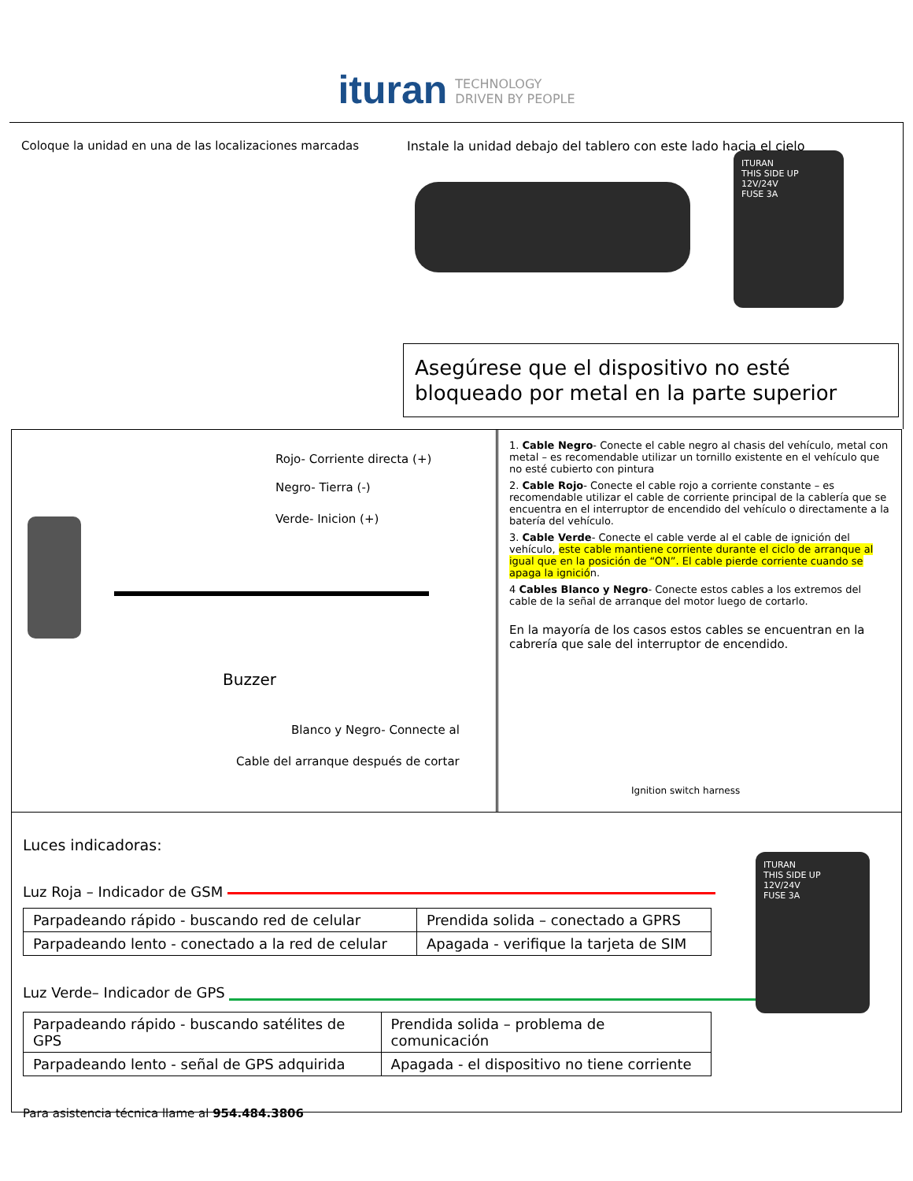ituran TECHNOLOGY
DRIVEN BY PEOPLE
Coloque la unidad en una de las localizaciones marcadas
Instale la unidad debajo del tablero con este lado hacia el cielo
ITURAN
THIS SIDE UP
12V/24V
FUSE 3A
Asegúrese que el dispositivo no esté bloqueado por metal en la parte superior
Rojo- Corriente directa (+)
Negro- Tierra (-)
Verde- Inicion (+)
Buzzer
Blanco y Negro- Connecte al
Cable del arranque después de cortar
1. Cable Negro- Conecte el cable negro al chasis del vehículo, metal con metal – es recomendable utilizar un tornillo existente en el vehículo que no esté cubierto con pintura
2. Cable Rojo- Conecte el cable rojo a corriente constante – es recomendable utilizar el cable de corriente principal de la cablería que se encuentra en el interruptor de encendido del vehículo o directamente a la batería del vehículo.
3. Cable Verde- Conecte el cable verde al el cable de ignición del vehículo, este cable mantiene corriente durante el ciclo de arranque al igual que en la posición de “ON”. El cable pierde corriente cuando se apaga la ignición.
4 Cables Blanco y Negro- Conecte estos cables a los extremos del cable de la señal de arranque del motor luego de cortarlo.
En la mayoría de los casos estos cables se encuentran en la cabrería que sale del interruptor de encendido.
Ignition switch harness
Luces indicadoras:
Luz Roja – Indicador de GSM
| Parpadeando rápido - buscando red de celular | Prendida solida – conectado a GPRS |
| Parpadeando lento - conectado a la red de celular | Apagada - verifique la tarjeta de SIM |
Luz Verde– Indicador de GPS
| Parpadeando rápido - buscando satélites de GPS | Prendida solida – problema de comunicación |
| Parpadeando lento - señal de GPS adquirida | Apagada - el dispositivo no tiene corriente |
Para asistencia técnica llame al 954.484.3806
ITURAN
THIS SIDE UP
12V/24V
FUSE 3A